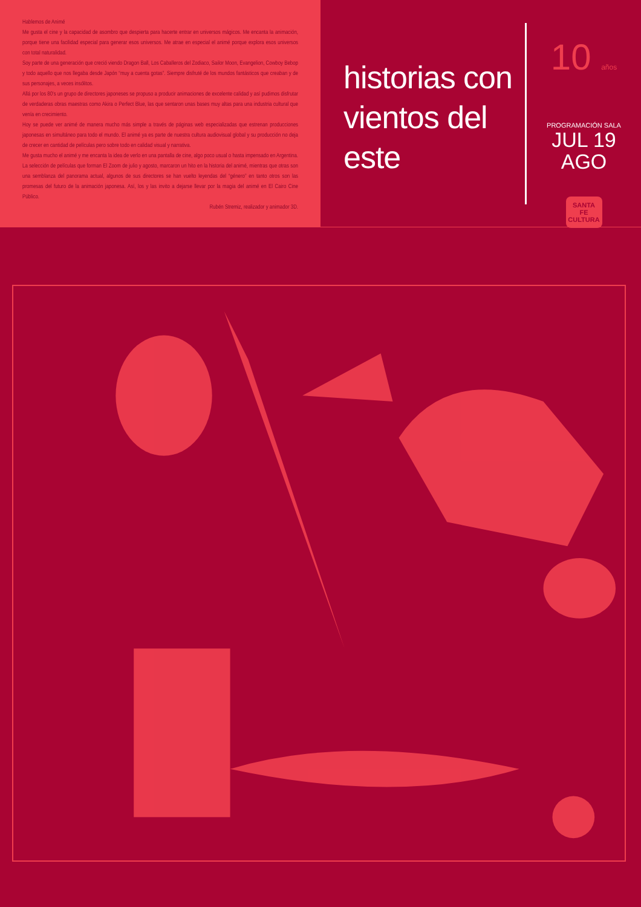Hablemos de Animé
Me gusta el cine y la capacidad de asombro que despierta para hacerte entrar en universos mágicos. Me encanta la animación, porque tiene una facilidad especial para generar esos universos. Me atrae en especial el animé porque explora esos universos con total naturalidad.
Soy parte de una generación que creció viendo Dragon Ball, Los Caballeros del Zodiaco, Sailor Moon, Evangelion, Cowboy Bebop y todo aquello que nos llegaba desde Japón “muy a cuenta gotas”. Siempre disfruté de los mundos fantásticos que creaban y de sus personajes, a veces insólitos.
Allá por los 80’s un grupo de directores japoneses se propuso a producir animaciones de excelente calidad y así pudimos disfrutar de verdaderas obras maestras como Akira o Perfect Blue, las que sentaron unas bases muy altas para una industria cultural que venía en crecimiento.
Hoy se puede ver animé de manera mucho más simple a través de páginas web especializadas que estrenan producciones japonesas en simultáneo para todo el mundo. El animé ya es parte de nuestra cultura audiovisual global y su producción no deja de crecer en cantidad de películas pero sobre todo en calidad visual y narrativa.
Me gusta mucho el animé y me encanta la idea de verlo en una pantalla de cine, algo poco usual o hasta impensado en Argentina. La selección de películas que forman El Zoom de julio y agosto, marcaron un hito en la historia del animé, mientras que otras son una semblanza del panorama actual, algunos de sus directores se han vuelto leyendas del “género” en tanto otros son las promesas del futuro de la animación japonesa. Así, los y las invito a dejarse llevar por la magia del animé en El Cairo Cine Público.
Rubén Stremiz, realizador y animador 3D.
historias con vientos del este
10 años
PROGRAMACIÓN SALA
JUL 19
AGO
SANTA
FE
CULTURA